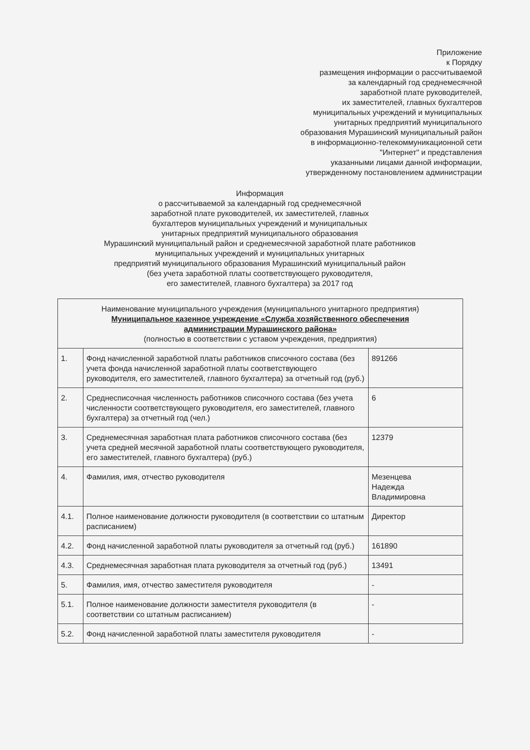Приложение
к Порядку
размещения информации о рассчитываемой
за календарный год среднемесячной
заработной плате руководителей,
их заместителей, главных бухгалтеров
муниципальных учреждений и муниципальных
унитарных предприятий муниципального
образования Мурашинский муниципальный район
в информационно-телекоммуникационной сети
"Интернет" и представления
указанными лицами данной информации,
утвержденному постановлением администрации
Информация
о рассчитываемой за календарный год среднемесячной
заработной плате руководителей, их заместителей, главных
бухгалтеров муниципальных учреждений и муниципальных
унитарных предприятий муниципального образования
Мурашинский муниципальный район и среднемесячной заработной плате работников
муниципальных учреждений и муниципальных унитарных
предприятий муниципального образования Мурашинский муниципальный район
(без учета заработной платы соответствующего руководителя,
его заместителей, главного бухгалтера) за 2017 год
| Наименование муниципального учреждения (муниципального унитарного предприятия) Муниципальное казенное учреждение «Служба хозяйственного обеспечения администрации Мурашинского района» (полностью в соответствии с уставом учреждения, предприятия) | | |
| 1. | Фонд начисленной заработной платы работников списочного состава (без учета фонда начисленной заработной платы соответствующего руководителя, его заместителей, главного бухгалтера) за отчетный год (руб.) | 891266 |
| 2. | Среднесписочная численность работников списочного состава (без учета численности соответствующего руководителя, его заместителей, главного бухгалтера) за отчетный год (чел.) | 6 |
| 3. | Среднемесячная заработная плата работников списочного состава (без учета средней месячной заработной платы соответствующего руководителя, его заместителей, главного бухгалтера) (руб.) | 12379 |
| 4. | Фамилия, имя, отчество руководителя | Мезенцева Надежда Владимировна |
| 4.1. | Полное наименование должности руководителя (в соответствии со штатным расписанием) | Директор |
| 4.2. | Фонд начисленной заработной платы руководителя за отчетный год (руб.) | 161890 |
| 4.3. | Среднемесячная заработная плата руководителя за отчетный год (руб.) | 13491 |
| 5. | Фамилия, имя, отчество заместителя руководителя | - |
| 5.1. | Полное наименование должности заместителя руководителя (в соответствии со штатным расписанием) | - |
| 5.2. | Фонд начисленной заработной платы заместителя руководителя | - |